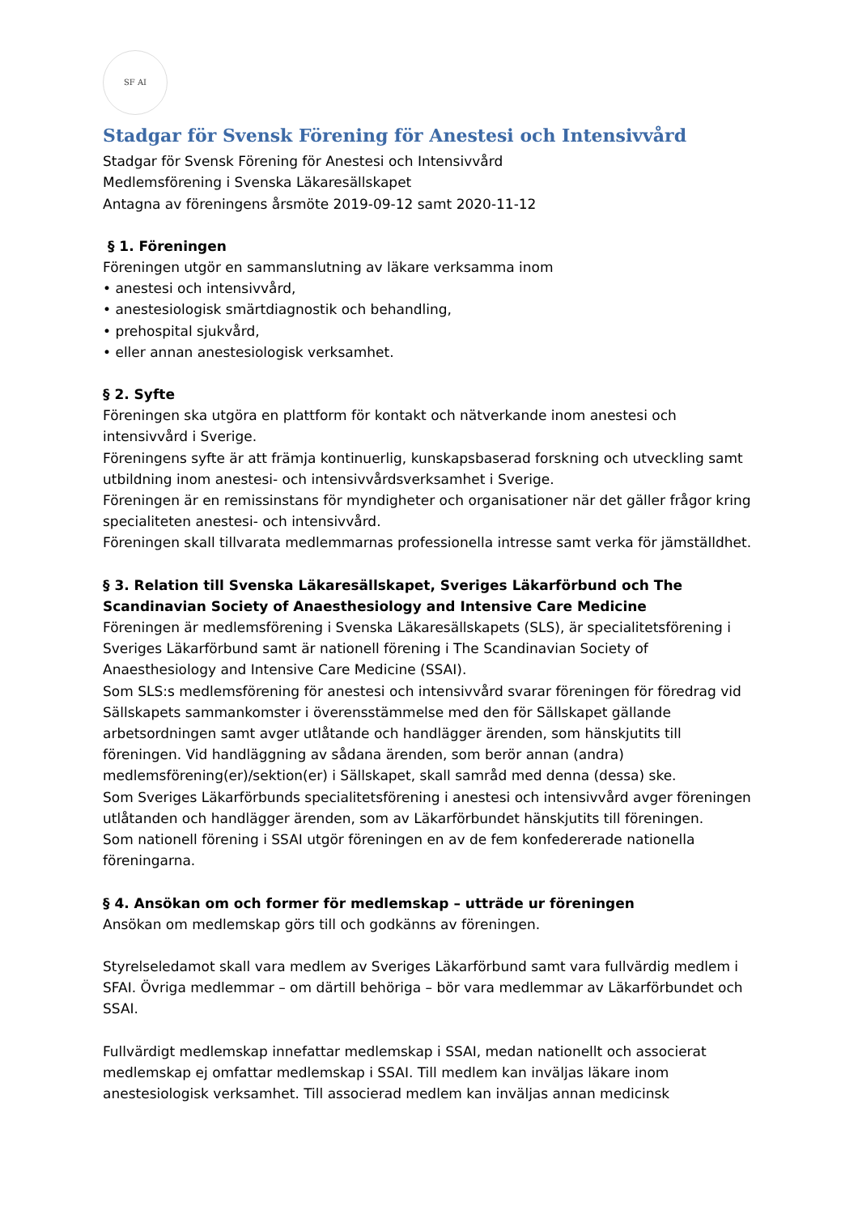SF AI
Stadgar för Svensk Förening för Anestesi och Intensivvård
Stadgar för Svensk Förening för Anestesi och Intensivvård
Medlemsförening i Svenska Läkaresällskapet
Antagna av föreningens årsmöte 2019-09-12 samt 2020-11-12
§ 1. Föreningen
Föreningen utgör en sammanslutning av läkare verksamma inom
• anestesi och intensivvård,
• anestesiologisk smärtdiagnostik och behandling,
• prehospital sjukvård,
• eller annan anestesiologisk verksamhet.
§ 2. Syfte
Föreningen ska utgöra en plattform för kontakt och nätverkande inom anestesi och intensivvård i Sverige.
Föreningens syfte är att främja kontinuerlig, kunskapsbaserad forskning och utveckling samt utbildning inom anestesi- och intensivvårdsverksamhet i Sverige.
Föreningen är en remissinstans för myndigheter och organisationer när det gäller frågor kring specialiteten anestesi- och intensivvård.
Föreningen skall tillvarata medlemmarnas professionella intresse samt verka för jämställdhet.
§ 3. Relation till Svenska Läkaresällskapet, Sveriges Läkarförbund och The Scandinavian Society of Anaesthesiology and Intensive Care Medicine
Föreningen är medlemsförening i Svenska Läkaresällskapets (SLS), är specialitetsförening i Sveriges Läkarförbund samt är nationell förening i The Scandinavian Society of Anaesthesiology and Intensive Care Medicine (SSAI).
Som SLS:s medlemsförening för anestesi och intensivvård svarar föreningen för föredrag vid Sällskapets sammankomster i överensstämmelse med den för Sällskapet gällande arbetsordningen samt avger utlåtande och handlägger ärenden, som hänskjutits till föreningen. Vid handläggning av sådana ärenden, som berör annan (andra) medlemsförening(er)/sektion(er) i Sällskapet, skall samråd med denna (dessa) ske.
Som Sveriges Läkarförbunds specialitetsförening i anestesi och intensivvård avger föreningen utlåtanden och handlägger ärenden, som av Läkarförbundet hänskjutits till föreningen.
Som nationell förening i SSAI utgör föreningen en av de fem konfedererade nationella föreningarna.
§ 4. Ansökan om och former för medlemskap – utträde ur föreningen
Ansökan om medlemskap görs till och godkänns av föreningen.
Styrelseledamot skall vara medlem av Sveriges Läkarförbund samt vara fullvärdig medlem i SFAI. Övriga medlemmar – om därtill behöriga – bör vara medlemmar av Läkarförbundet och SSAI.
Fullvärdigt medlemskap innefattar medlemskap i SSAI, medan nationellt och associerat medlemskap ej omfattar medlemskap i SSAI. Till medlem kan inväljas läkare inom anestesiologisk verksamhet. Till associerad medlem kan inväljas annan medicinsk